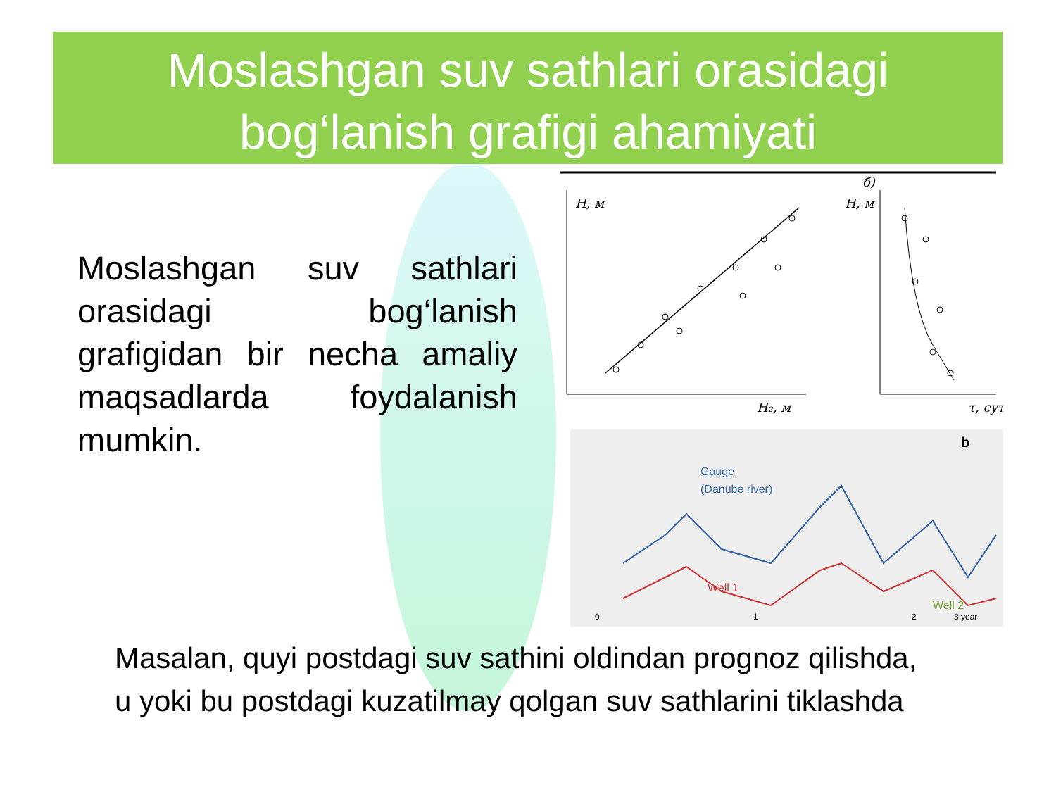Moslashgan suv sathlari orasidagi
bog‘lanish grafigi ahamiyati
Moslashgan suv sathlari orasidagi bog‘lanish grafigidan bir necha amaliy maqsadlarda foydalanish mumkin.
б)
H, м
H₂, м
H, м
τ, сут
b
Gauge
(Danube river)
Well 1
Well 2
0
1
2
3 year
Masalan, quyi postdagi suv sathini oldindan prognoz qilishda,
u yoki bu postdagi kuzatilmay qolgan suv sathlarini tiklashda